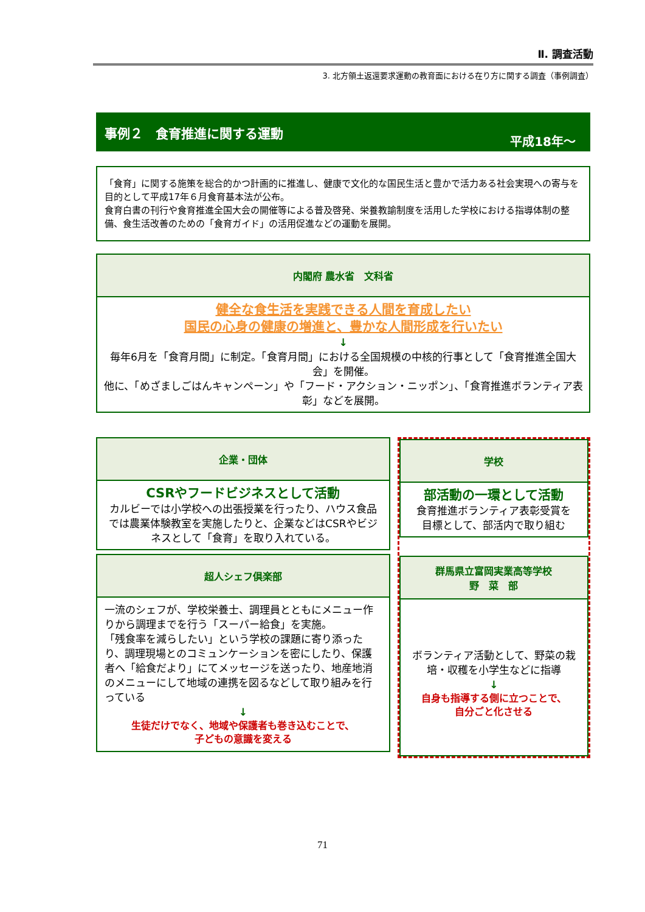Ⅱ. 調査活動
3. 北方領土返還要求運動の教育面における在り方に関する調査（事例調査）
事例２　食育推進に関する運動
平成18年～
「食育」に関する施策を総合的かつ計画的に推進し、健康で文化的な国民生活と豊かで活力ある社会実現への寄与を目的として平成17年６月食育基本法が公布。
食育白書の刊行や食育推進全国大会の開催等による普及啓発、栄養教諭制度を活用した学校における指導体制の整備、食生活改善のための「食育ガイド」の活用促進などの運動を展開。
内閣府 農水省　文科省
健全な食生活を実践できる人間を育成したい
国民の心身の健康の増進と、豊かな人間形成を行いたい
↓
毎年6月を「食育月間」に制定。「食育月間」における全国規模の中核的行事として「食育推進全国大会」を開催。
他に、「めざましごはんキャンペーン」や「フード・アクション・ニッポン」、「食育推進ボランティア表彰」などを展開。
企業・団体
CSRやフードビジネスとして活動
カルビーでは小学校への出張授業を行ったり、ハウス食品では農業体験教室を実施したりと、企業などはCSRやビジネスとして「食育」を取り入れている。
超人シェフ倶楽部
一流のシェフが、学校栄養士、調理員とともにメニュー作りから調理までを行う「スーパー給食」を実施。
「残食率を減らしたい」という学校の課題に寄り添ったり、調理現場とのコミュンケーションを密にしたり、保護者へ「給食だより」にてメッセージを送ったり、地産地消のメニューにして地域の連携を図るなどして取り組みを行っている
↓
生徒だけでなく、地域や保護者も巻き込むことで、
子どもの意識を変える
学校
部活動の一環として活動
食育推進ボランティア表彰受賞を
目標として、部活内で取り組む
群馬県立富岡実業高等学校
野　菜　部
ボランティア活動として、野菜の栽培・収穫を小学生などに指導
↓
自身も指導する側に立つことで、
自分ごと化させる
71